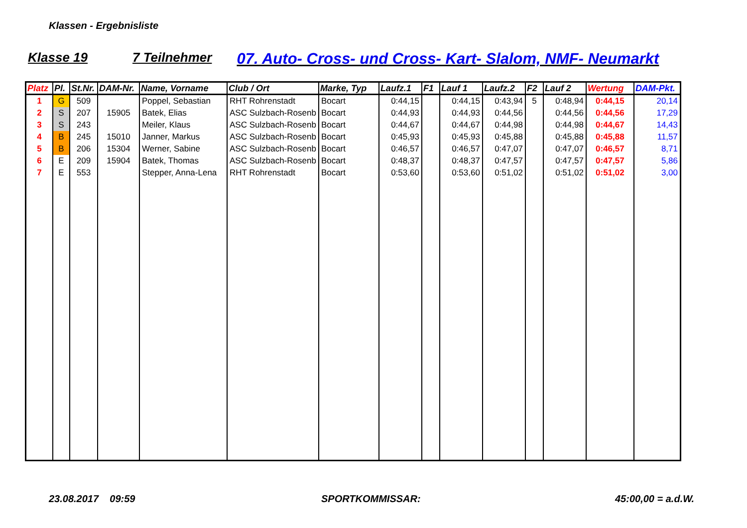Klassen - Ergebnisliste
Klasse 19 7 Teilnehmer 07. Auto- Cross- und Cross- Kart- Slalom, NMF- Neumarkt
| Platz | Pl. | St.Nr. | DAM-Nr. | Name, Vorname | Club / Ort | Marke, Typ | Laufz.1 | F1 | Lauf 1 | Laufz.2 | F2 | Lauf 2 | Wertung | DAM-Pkt. |
| --- | --- | --- | --- | --- | --- | --- | --- | --- | --- | --- | --- | --- | --- | --- |
| 1 | G | 509 | | Poppel, Sebastian | RHT Rohrenstadt | Bocart | 0:44,15 | | 0:44,15 | 0:43,94 | 5 | 0:48,94 | 0:44,15 | 20,14 |
| 2 | S | 207 | 15905 | Batek, Elias | ASC Sulzbach-Rosenb | Bocart | 0:44,93 | | 0:44,93 | 0:44,56 | | 0:44,56 | 0:44,56 | 17,29 |
| 3 | S | 243 | | Meiler, Klaus | ASC Sulzbach-Rosenb | Bocart | 0:44,67 | | 0:44,67 | 0:44,98 | | 0:44,98 | 0:44,67 | 14,43 |
| 4 | B | 245 | 15010 | Janner, Markus | ASC Sulzbach-Rosenb | Bocart | 0:45,93 | | 0:45,93 | 0:45,88 | | 0:45,88 | 0:45,88 | 11,57 |
| 5 | B | 206 | 15304 | Werner, Sabine | ASC Sulzbach-Rosenb | Bocart | 0:46,57 | | 0:46,57 | 0:47,07 | | 0:47,07 | 0:46,57 | 8,71 |
| 6 | E | 209 | 15904 | Batek, Thomas | ASC Sulzbach-Rosenb | Bocart | 0:48,37 | | 0:48,37 | 0:47,57 | | 0:47,57 | 0:47,57 | 5,86 |
| 7 | E | 553 | | Stepper, Anna-Lena | RHT Rohrenstadt | Bocart | 0:53,60 | | 0:53,60 | 0:51,02 | | 0:51,02 | 0:51,02 | 3,00 |
23.08.2017 09:59 SPORTKOMMISSAR: 45:00,00 = a.d.W.